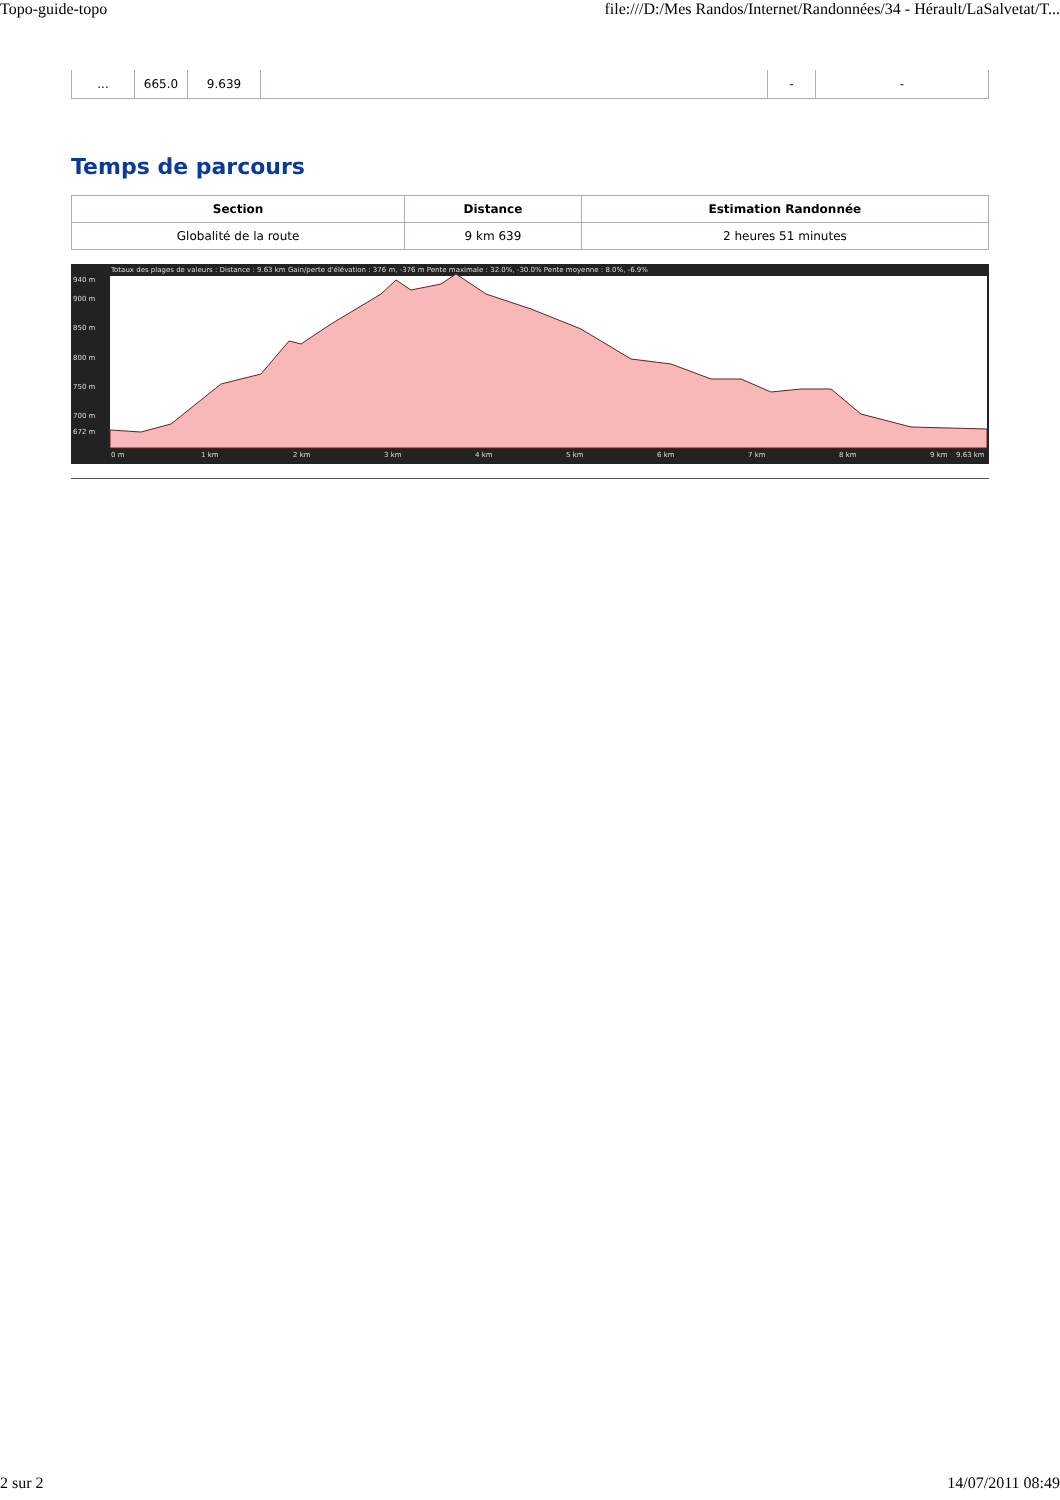Topo-guide-topo file:///D:/Mes Randos/Internet/Randonnées/34 - Hérault/LaSalvetat/T...
| ... | 665.0 | 9.639 | | - | - |
Temps de parcours
| Section | Distance | Estimation Randonnée |
| --- | --- | --- |
| Globalité de la route | 9 km 639 | 2 heures 51 minutes |
Totaux des plages de valeurs : Distance : 9.63 km Gain/perte d'élévation : 376 m, -376 m Pente maximale : 32.0%, -30.0% Pente moyenne : 8.0%, -6.9%
940 m
900 m
850 m
800 m
750 m
700 m
672 m
0 m
1 km
2 km
3 km
4 km
5 km
6 km
7 km
8 km
9 km
9.63 km
2 sur 2 14/07/2011 08:49